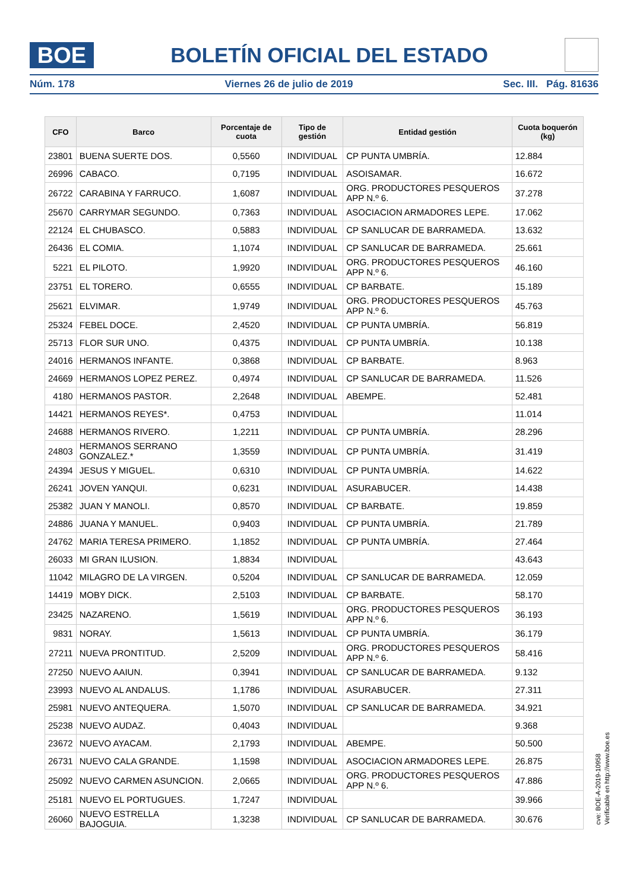BOE
BOLETÍN OFICIAL DEL ESTADO
Núm. 178 Viernes 26 de julio de 2019 Sec. III. Pág. 81636
| CFO | Barco | Porcentaje de cuota | Tipo de gestión | Entidad gestión | Cuota boquerón (kg) |
| --- | --- | --- | --- | --- | --- |
| 23801 | BUENA SUERTE DOS. | 0,5560 | INDIVIDUAL | CP PUNTA UMBRÍA. | 12.884 |
| 26996 | CABACO. | 0,7195 | INDIVIDUAL | ASOISAMAR. | 16.672 |
| 26722 | CARABINA Y FARRUCO. | 1,6087 | INDIVIDUAL | ORG. PRODUCTORES PESQUEROS APP N.º 6. | 37.278 |
| 25670 | CARRYMAR SEGUNDO. | 0,7363 | INDIVIDUAL | ASOCIACION ARMADORES LEPE. | 17.062 |
| 22124 | EL CHUBASCO. | 0,5883 | INDIVIDUAL | CP SANLUCAR DE BARRAMEDA. | 13.632 |
| 26436 | EL COMIA. | 1,1074 | INDIVIDUAL | CP SANLUCAR DE BARRAMEDA. | 25.661 |
| 5221 | EL PILOTO. | 1,9920 | INDIVIDUAL | ORG. PRODUCTORES PESQUEROS APP N.º 6. | 46.160 |
| 23751 | EL TORERO. | 0,6555 | INDIVIDUAL | CP BARBATE. | 15.189 |
| 25621 | ELVIMAR. | 1,9749 | INDIVIDUAL | ORG. PRODUCTORES PESQUEROS APP N.º 6. | 45.763 |
| 25324 | FEBEL DOCE. | 2,4520 | INDIVIDUAL | CP PUNTA UMBRÍA. | 56.819 |
| 25713 | FLOR SUR UNO. | 0,4375 | INDIVIDUAL | CP PUNTA UMBRÍA. | 10.138 |
| 24016 | HERMANOS INFANTE. | 0,3868 | INDIVIDUAL | CP BARBATE. | 8.963 |
| 24669 | HERMANOS LOPEZ PEREZ. | 0,4974 | INDIVIDUAL | CP SANLUCAR DE BARRAMEDA. | 11.526 |
| 4180 | HERMANOS PASTOR. | 2,2648 | INDIVIDUAL | ABEMPE. | 52.481 |
| 14421 | HERMANOS REYES*. | 0,4753 | INDIVIDUAL | | 11.014 |
| 24688 | HERMANOS RIVERO. | 1,2211 | INDIVIDUAL | CP PUNTA UMBRÍA. | 28.296 |
| 24803 | HERMANOS SERRANO GONZALEZ.* | 1,3559 | INDIVIDUAL | CP PUNTA UMBRÍA. | 31.419 |
| 24394 | JESUS Y MIGUEL. | 0,6310 | INDIVIDUAL | CP PUNTA UMBRÍA. | 14.622 |
| 26241 | JOVEN YANQUI. | 0,6231 | INDIVIDUAL | ASURABUCER. | 14.438 |
| 25382 | JUAN Y MANOLI. | 0,8570 | INDIVIDUAL | CP BARBATE. | 19.859 |
| 24886 | JUANA Y MANUEL. | 0,9403 | INDIVIDUAL | CP PUNTA UMBRÍA. | 21.789 |
| 24762 | MARIA TERESA PRIMERO. | 1,1852 | INDIVIDUAL | CP PUNTA UMBRÍA. | 27.464 |
| 26033 | MI GRAN ILUSION. | 1,8834 | INDIVIDUAL | | 43.643 |
| 11042 | MILAGRO DE LA VIRGEN. | 0,5204 | INDIVIDUAL | CP SANLUCAR DE BARRAMEDA. | 12.059 |
| 14419 | MOBY DICK. | 2,5103 | INDIVIDUAL | CP BARBATE. | 58.170 |
| 23425 | NAZARENO. | 1,5619 | INDIVIDUAL | ORG. PRODUCTORES PESQUEROS APP N.º 6. | 36.193 |
| 9831 | NORAY. | 1,5613 | INDIVIDUAL | CP PUNTA UMBRÍA. | 36.179 |
| 27211 | NUEVA PRONTITUD. | 2,5209 | INDIVIDUAL | ORG. PRODUCTORES PESQUEROS APP N.º 6. | 58.416 |
| 27250 | NUEVO AAIUN. | 0,3941 | INDIVIDUAL | CP SANLUCAR DE BARRAMEDA. | 9.132 |
| 23993 | NUEVO AL ANDALUS. | 1,1786 | INDIVIDUAL | ASURABUCER. | 27.311 |
| 25981 | NUEVO ANTEQUERA. | 1,5070 | INDIVIDUAL | CP SANLUCAR DE BARRAMEDA. | 34.921 |
| 25238 | NUEVO AUDAZ. | 0,4043 | INDIVIDUAL | | 9.368 |
| 23672 | NUEVO AYACAM. | 2,1793 | INDIVIDUAL | ABEMPE. | 50.500 |
| 26731 | NUEVO CALA GRANDE. | 1,1598 | INDIVIDUAL | ASOCIACION ARMADORES LEPE. | 26.875 |
| 25092 | NUEVO CARMEN ASUNCION. | 2,0665 | INDIVIDUAL | ORG. PRODUCTORES PESQUEROS APP N.º 6. | 47.886 |
| 25181 | NUEVO EL PORTUGUES. | 1,7247 | INDIVIDUAL | | 39.966 |
| 26060 | NUEVO ESTRELLA BAJOGUIA. | 1,3238 | INDIVIDUAL | CP SANLUCAR DE BARRAMEDA. | 30.676 |
cve: BOE-A-2019-10958
Verificable en http://www.boe.es